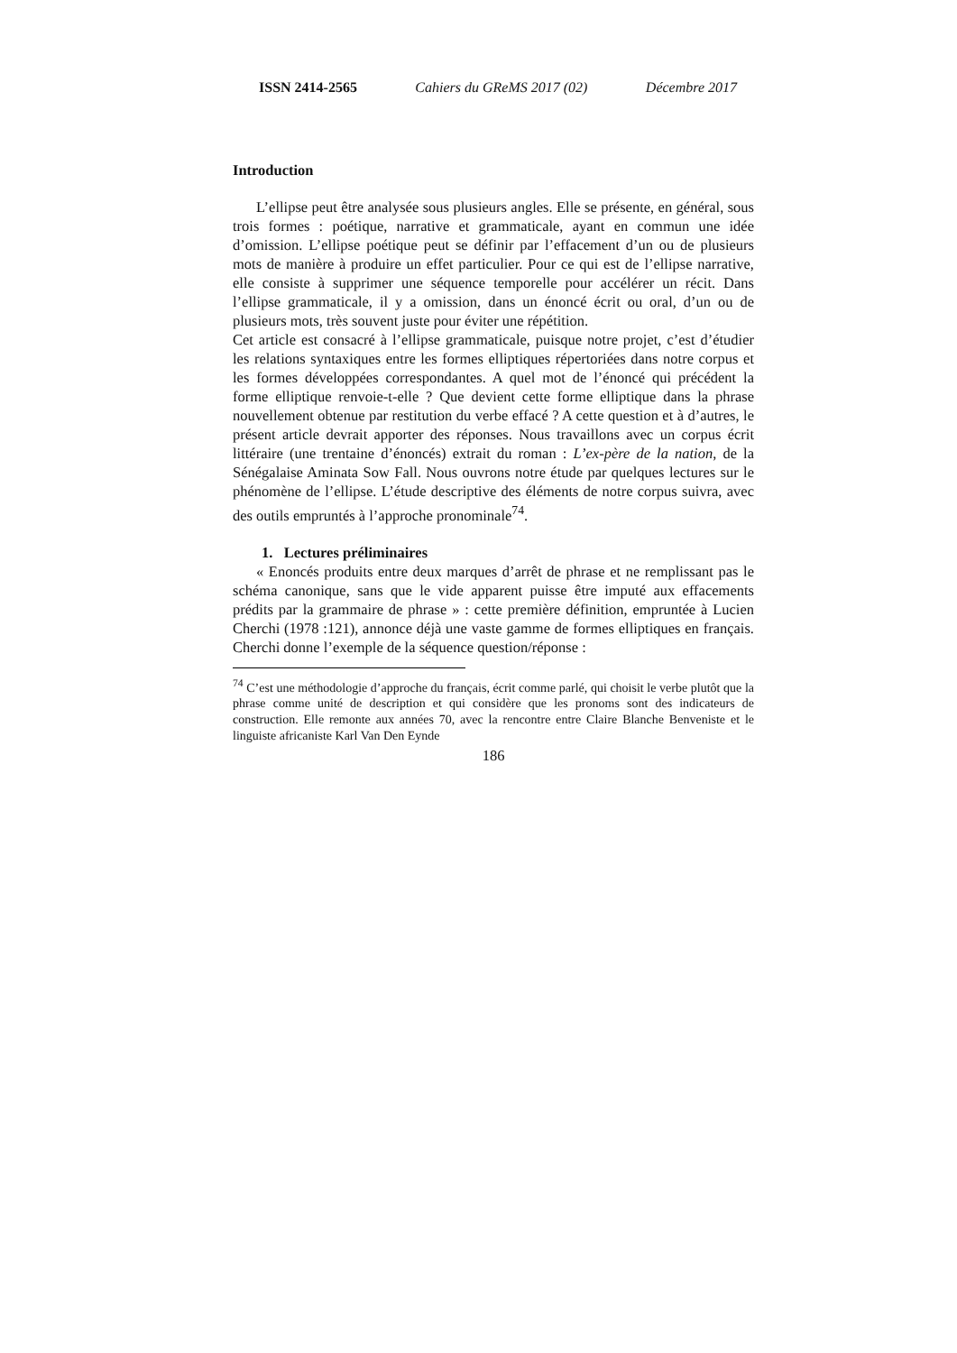ISSN 2414-2565 Cahiers du GReMS 2017 (02) Décembre 2017
Introduction
L’ellipse peut être analysée sous plusieurs angles. Elle se présente, en général, sous trois formes : poétique, narrative et grammaticale, ayant en commun une idée d’omission. L’ellipse poétique peut se définir par l’effacement d’un ou de plusieurs mots de manière à produire un effet particulier. Pour ce qui est de l’ellipse narrative, elle consiste à supprimer une séquence temporelle pour accélérer un récit. Dans l’ellipse grammaticale, il y a omission, dans un énoncé écrit ou oral, d’un ou de plusieurs mots, très souvent juste pour éviter une répétition.
Cet article est consacré à l’ellipse grammaticale, puisque notre projet, c’est d’étudier les relations syntaxiques entre les formes elliptiques répertoriées dans notre corpus et les formes développées correspondantes. A quel mot de l’énoncé qui précédent la forme elliptique renvoie-t-elle ? Que devient cette forme elliptique dans la phrase nouvellement obtenue par restitution du verbe effacé ? A cette question et à d’autres, le présent article devrait apporter des réponses. Nous travaillons avec un corpus écrit littéraire (une trentaine d’énoncés) extrait du roman : L’ex-père de la nation, de la Sénégalaise Aminata Sow Fall. Nous ouvrons notre étude par quelques lectures sur le phénomène de l’ellipse. L’étude descriptive des éléments de notre corpus suivra, avec des outils empruntés à l’approche pronominale<sup>74</sup>.
1. Lectures préliminaires
« Enoncés produits entre deux marques d’arrêt de phrase et ne remplissant pas le schéma canonique, sans que le vide apparent puisse être imputé aux effacements prédits par la grammaire de phrase » : cette première définition, empruntée à Lucien Cherchi (1978 :121), annonce déjà une vaste gamme de formes elliptiques en français. Cherchi donne l’exemple de la séquence question/réponse :
<sup>74</sup> C’est une méthodologie d’approche du français, écrit comme parlé, qui choisit le verbe plutôt que la phrase comme unité de description et qui considère que les pronoms sont des indicateurs de construction. Elle remonte aux années 70, avec la rencontre entre Claire Blanche Benveniste et le linguiste africaniste Karl Van Den Eynde
186